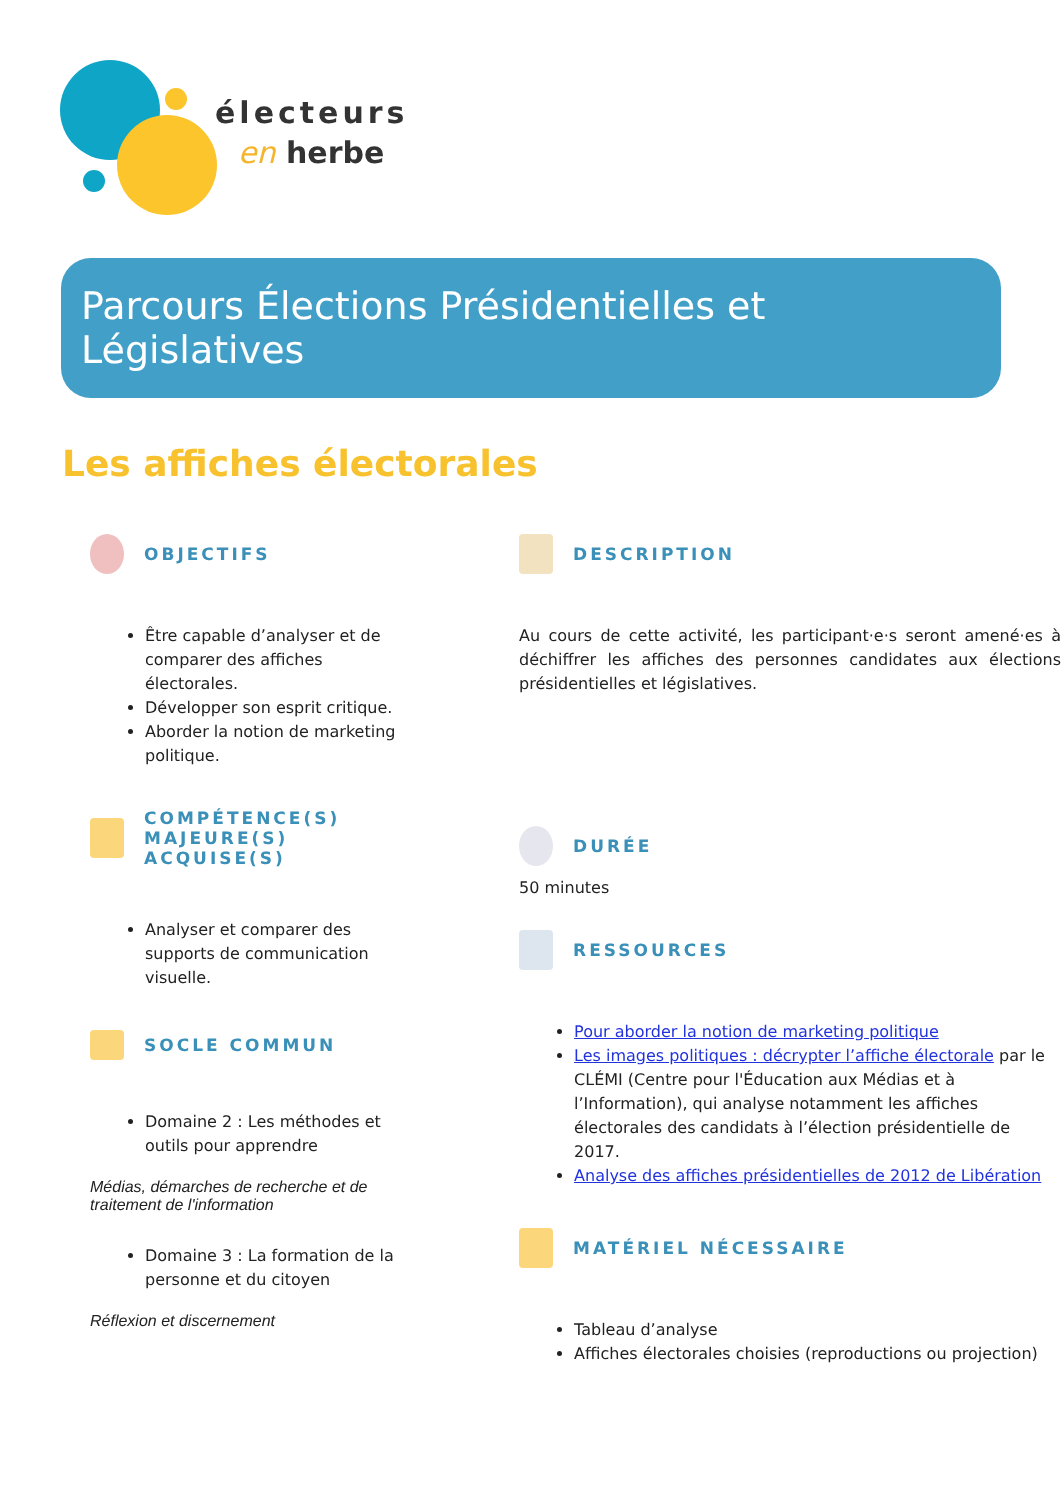électeurs
en herbe
Parcours Élections Présidentielles et Législatives
Les affiches électorales
OBJECTIFS
Être capable d’analyser et de comparer des affiches électorales.
Développer son esprit critique.
Aborder la notion de marketing politique.
COMPÉTENCE(S) MAJEURE(S) ACQUISE(S)
Analyser et comparer des supports de communication visuelle.
SOCLE COMMUN
Domaine 2 : Les méthodes et outils pour apprendre
Médias, démarches de recherche et de traitement de l'information
Domaine 3 : La formation de la personne et du citoyen
Réflexion et discernement
DESCRIPTION
Au cours de cette activité, les participant·e·s seront amené·es à déchiffrer les affiches des personnes candidates aux élections présidentielles et législatives.
DURÉE
50 minutes
RESSOURCES
Pour aborder la notion de marketing politique
Les images politiques : décrypter l’affiche électorale par le CLÉMI (Centre pour l'Éducation aux Médias et à l’Information), qui analyse notamment les affiches électorales des candidats à l’élection présidentielle de 2017.
Analyse des affiches présidentielles de 2012 de Libération
MATÉRIEL NÉCESSAIRE
Tableau d’analyse
Affiches électorales choisies (reproductions ou projection)